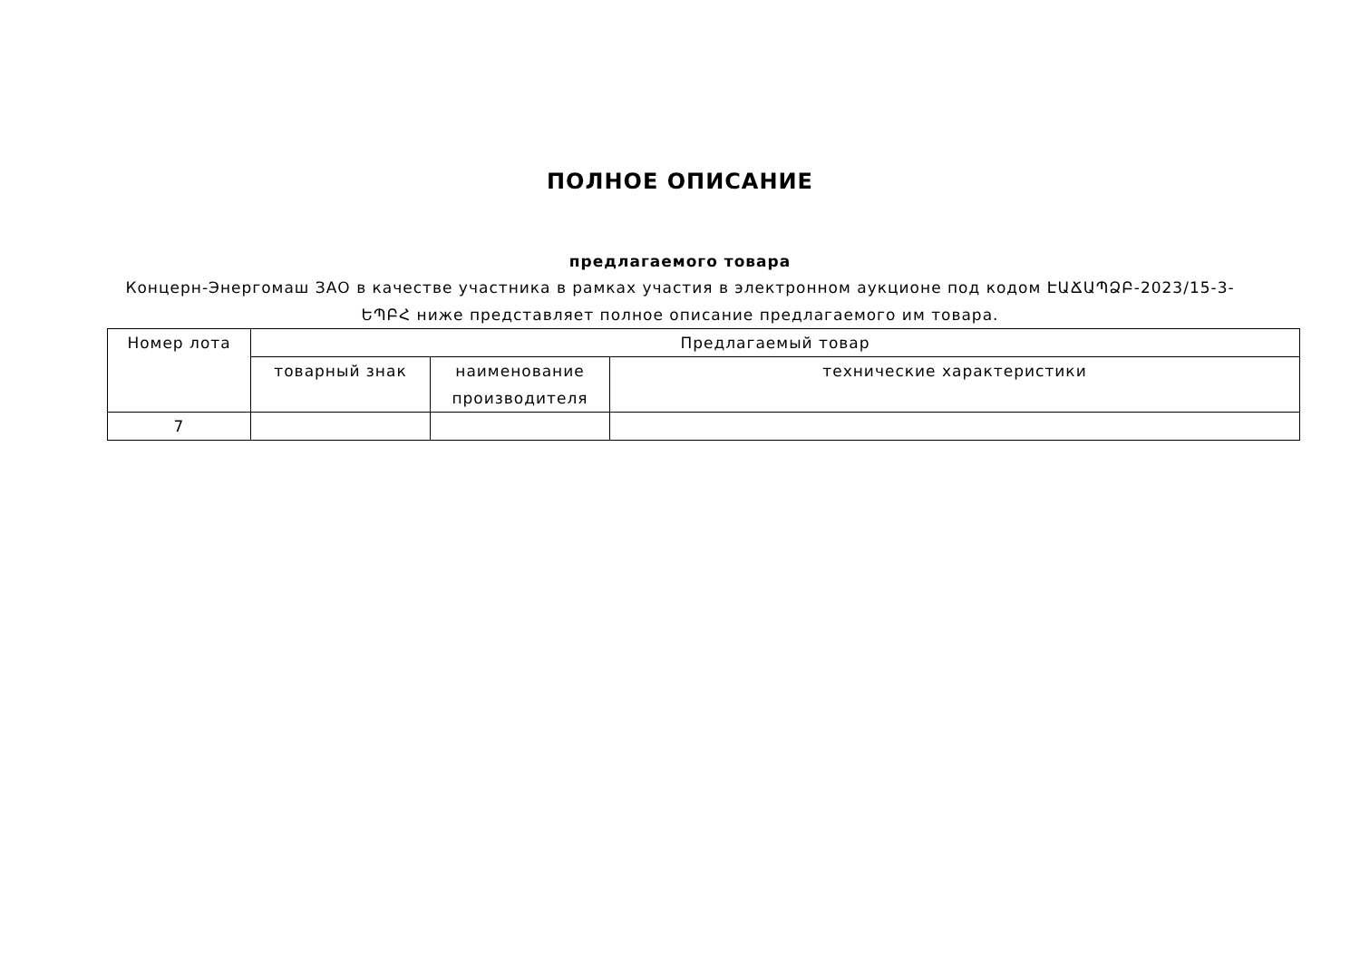ПОЛНОЕ ОПИСАНИЕ
предлагаемого товара
Концерн-Энергомаш ЗАО в качестве участника в рамках участия в электронном аукционе под кодом ԷԱՃԱՊՁԲ-2023/15-3-ԵՊԲՀ ниже представляет полное описание предлагаемого им товара.
| Номер лота | Предлагаемый товар | | |
| --- | --- | --- | --- |
| | товарный знак | наименование производителя | технические характеристики |
| 7 | | | |